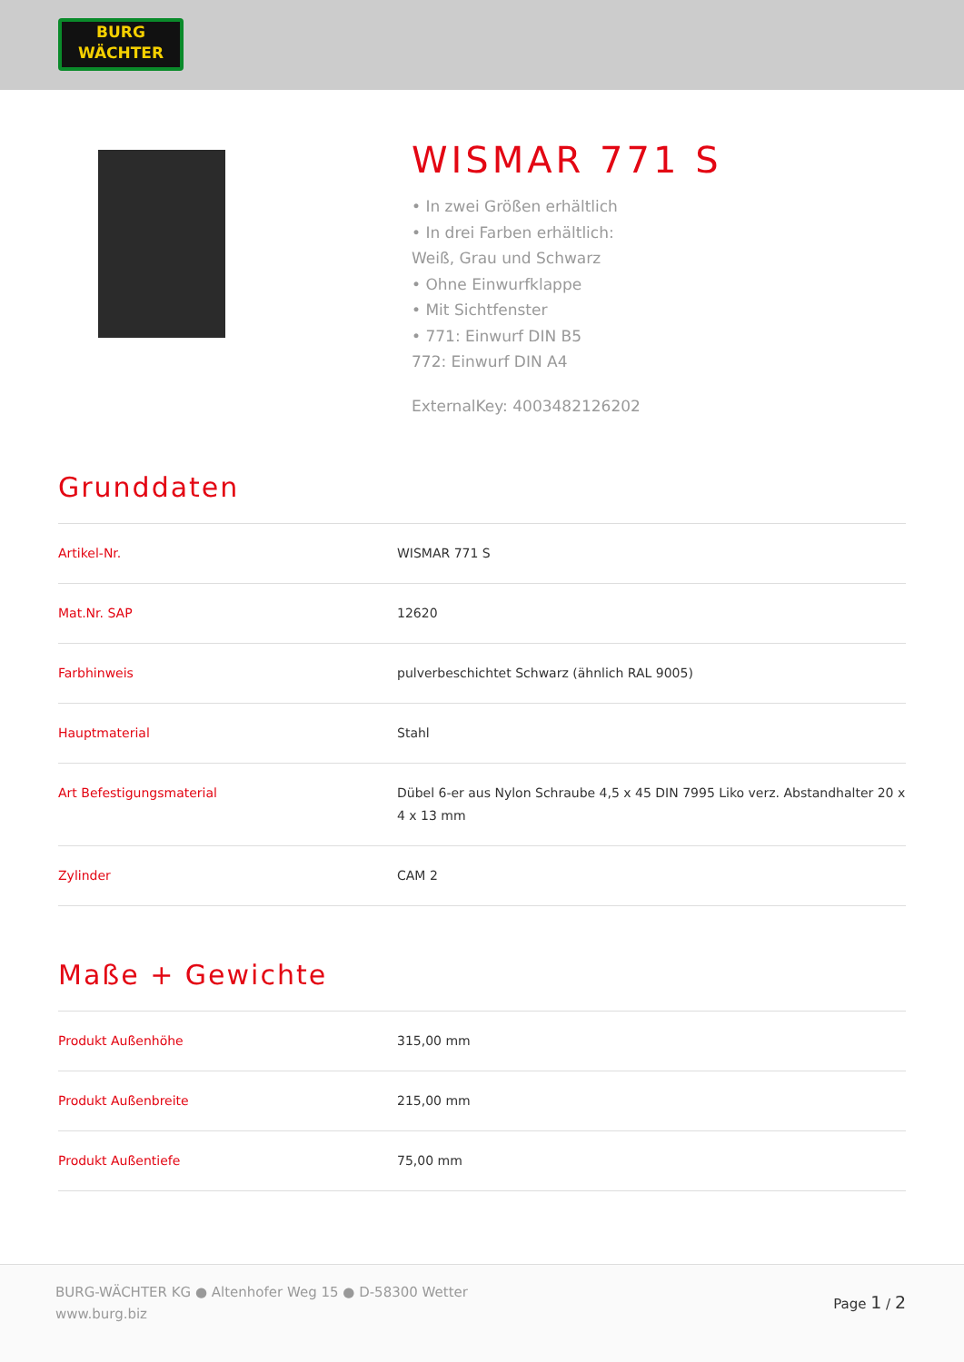BURG
WÄCHTER
WISMAR 771 S
• In zwei Größen erhältlich
• In drei Farben erhältlich:
Weiß, Grau und Schwarz
• Ohne Einwurfklappe
• Mit Sichtfenster
• 771: Einwurf DIN B5
772: Einwurf DIN A4
ExternalKey: 4003482126202
Grunddaten
| Artikel-Nr. | WISMAR 771 S |
| Mat.Nr. SAP | 12620 |
| Farbhinweis | pulverbeschichtet Schwarz (ähnlich RAL 9005) |
| Hauptmaterial | Stahl |
| Art Befestigungsmaterial | Dübel 6-er aus Nylon Schraube 4,5 x 45 DIN 7995 Liko verz. Abstandhalter 20 x 4 x 13 mm |
| Zylinder | CAM 2 |
Maße + Gewichte
| Produkt Außenhöhe | 315,00 mm |
| Produkt Außenbreite | 215,00 mm |
| Produkt Außentiefe | 75,00 mm |
BURG-WÄCHTER KG ● Altenhofer Weg 15 ● D-58300 Wetter
www.burg.biz
Page 1 / 2